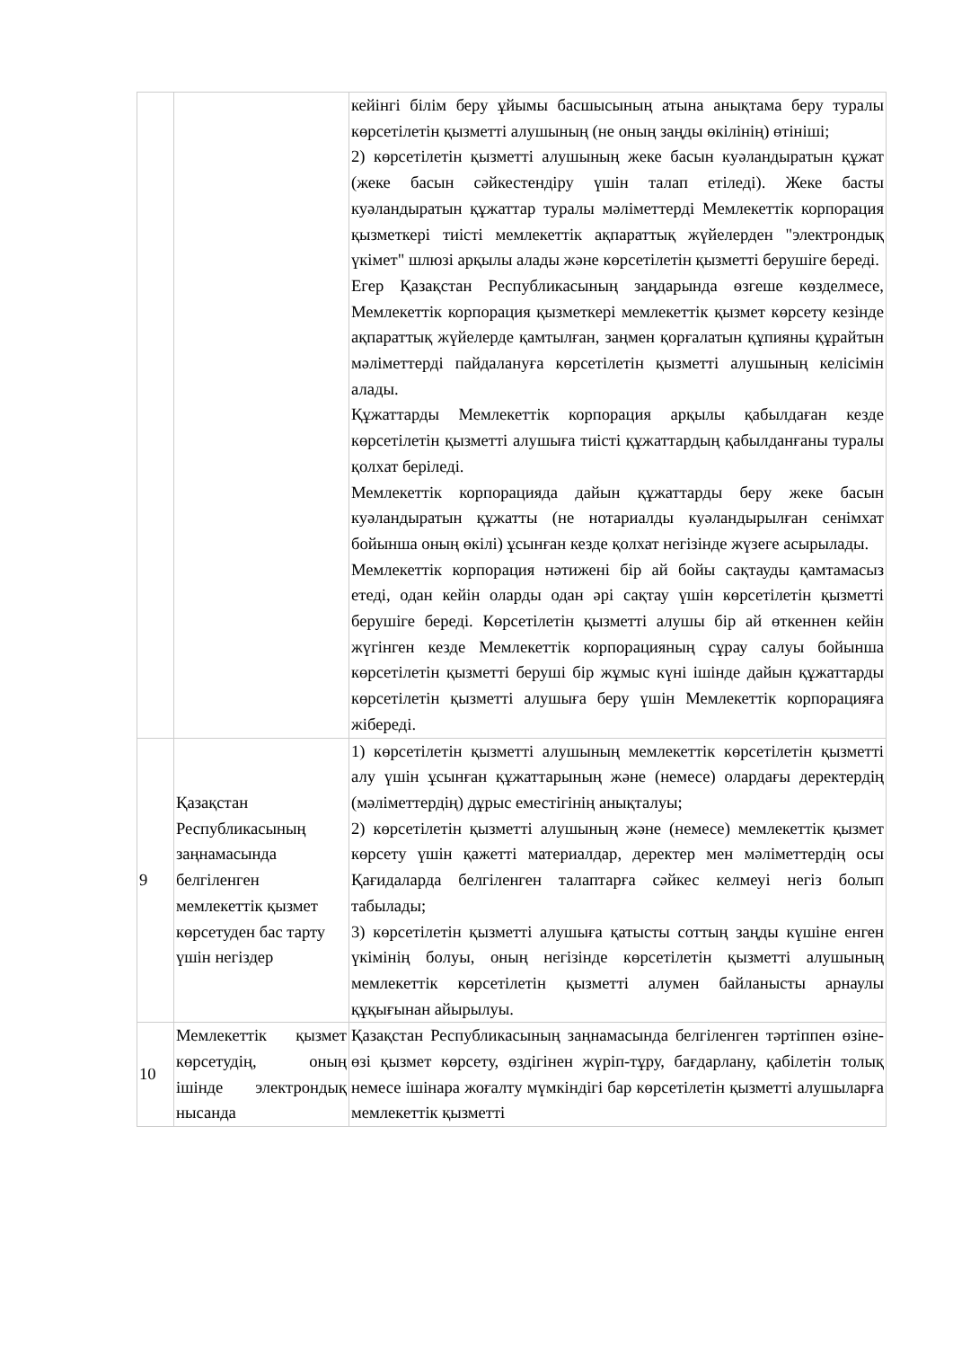| | | кейінгі білім беру ұйымы басшысының атына анықтама беру туралы көрсетілетін қызметті алушының (не оның заңды өкілінің) өтініші; 2) көрсетілетін қызметті алушының жеке басын куәландыратын құжат (жеке басын сәйкестендіру үшін талап етіледі). Жеке басты куәландыратын құжаттар туралы мәліметтерді Мемлекеттік корпорация қызметкері тиісті мемлекеттік ақпараттық жүйелерден "электрондық үкімет" шлюзі арқылы алады және көрсетілетін қызметті берушіге береді. Егер Қазақстан Республикасының заңдарында өзгеше көзделмесе, Мемлекеттік корпорация қызметкері мемлекеттік қызмет көрсету кезінде ақпараттық жүйелерде қамтылған, заңмен қорғалатын құпияны құрайтын мәліметтерді пайдалануға көрсетілетін қызметті алушының келісімін алады. Құжаттарды Мемлекеттік корпорация арқылы қабылдаған кезде көрсетілетін қызметті алушыға тиісті құжаттардың қабылданғаны туралы қолхат беріледі. Мемлекеттік корпорацияда дайын құжаттарды беру жеке басын куәландыратын құжатты (не нотариалды куәландырылған сенімхат бойынша оның өкілі) ұсынған кезде қолхат негізінде жүзеге асырылады. Мемлекеттік корпорация нәтижені бір ай бойы сақтауды қамтамасыз етеді, одан кейін оларды одан әрі сақтау үшін көрсетілетін қызметті берушіге береді. Көрсетілетін қызметті алушы бір ай өткеннен кейін жүгінген кезде Мемлекеттік корпорацияның сұрау салуы бойынша көрсетілетін қызметті беруші бір жұмыс күні ішінде дайын құжаттарды көрсетілетін қызметті алушыға беру үшін Мемлекеттік корпорацияға жібереді. |
| 9 | Қазақстан Республикасының заңнамасында белгіленген мемлекеттік қызмет көрсетуден бас тарту үшін негіздер | 1) көрсетілетін қызметті алушының мемлекеттік көрсетілетін қызметті алу үшін ұсынған құжаттарының және (немесе) олардағы деректердің (мәліметтердің) дұрыс еместігінің анықталуы; 2) көрсетілетін қызметті алушының және (немесе) мемлекеттік қызмет көрсету үшін қажетті материалдар, деректер мен мәліметтердің осы Қағидаларда белгіленген талаптарға сәйкес келмеуі негіз болып табылады; 3) көрсетілетін қызметті алушыға қатысты соттың заңды күшіне енген үкімінің болуы, оның негізінде көрсетілетін қызметті алушының мемлекеттік көрсетілетін қызметті алумен байланысты арнаулы құқығынан айырылуы. |
| 10 | Мемлекеттік қызмет көрсетудің, оның ішінде электрондық нысанда | Қазақстан Республикасының заңнамасында белгіленген тәртіппен өзіне-өзі қызмет көрсету, өздігінен жүріп-тұру, бағдарлану, қабілетін толық немесе ішінара жоғалту мүмкіндігі бар көрсетілетін қызметті алушыларға мемлекеттік қызметті |